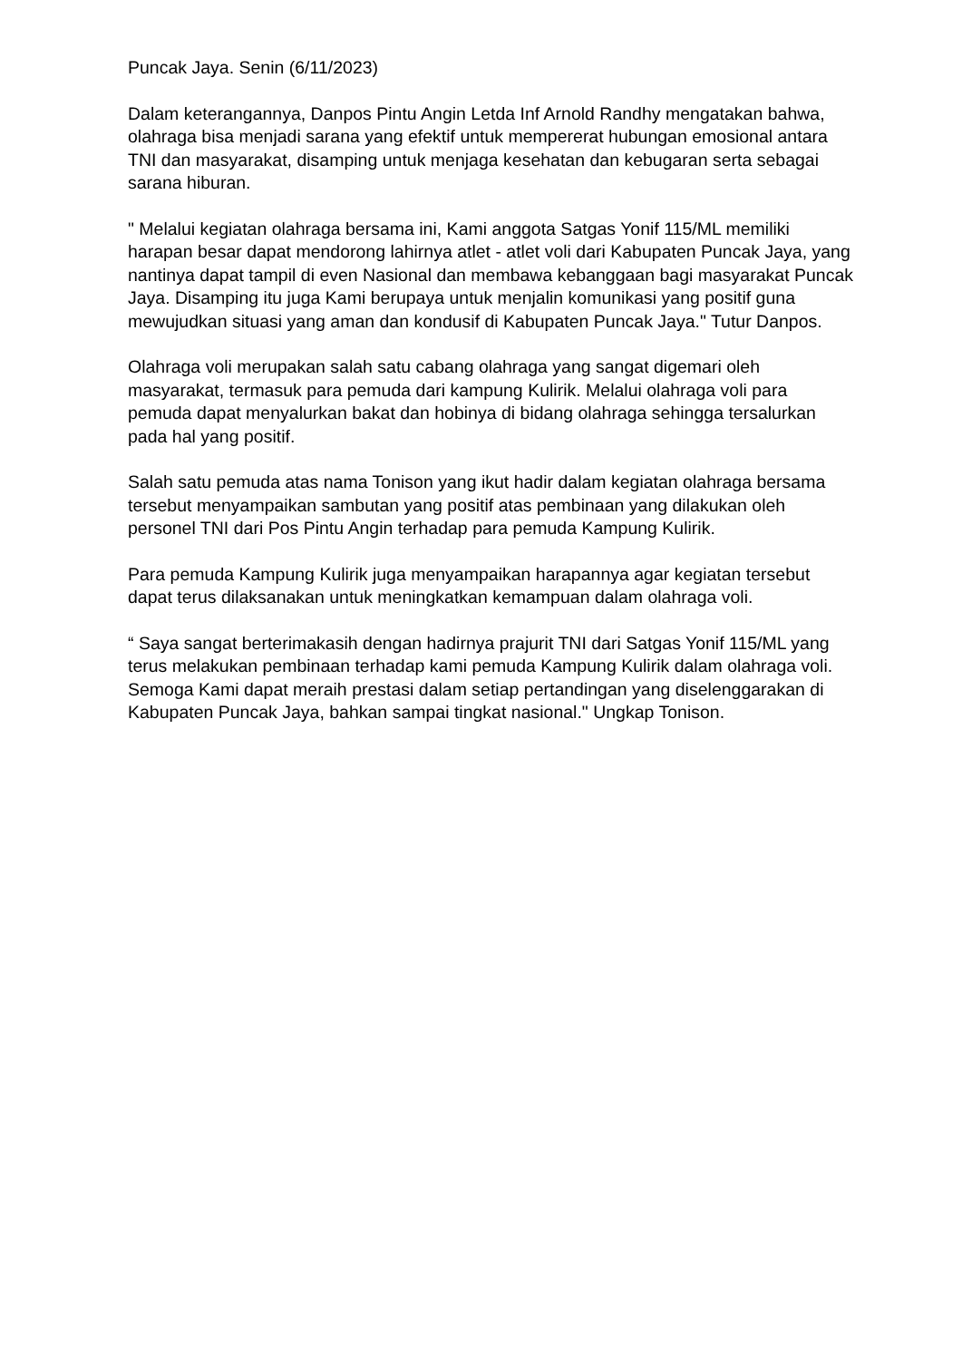Puncak Jaya. Senin (6/11/2023)
Dalam keterangannya, Danpos Pintu Angin Letda Inf Arnold Randhy mengatakan bahwa, olahraga bisa menjadi sarana yang efektif untuk mempererat hubungan emosional antara TNI dan masyarakat, disamping untuk menjaga kesehatan dan kebugaran serta sebagai sarana hiburan.
" Melalui kegiatan olahraga bersama ini, Kami anggota Satgas Yonif 115/ML memiliki harapan besar dapat mendorong lahirnya atlet - atlet voli dari Kabupaten Puncak Jaya, yang nantinya dapat tampil di even Nasional dan membawa kebanggaan bagi masyarakat Puncak Jaya. Disamping itu juga Kami berupaya untuk menjalin komunikasi yang positif guna mewujudkan situasi yang aman dan kondusif di Kabupaten Puncak Jaya." Tutur Danpos.
Olahraga voli merupakan salah satu cabang olahraga yang sangat digemari oleh masyarakat, termasuk para pemuda dari kampung Kulirik. Melalui olahraga voli para pemuda dapat menyalurkan bakat dan hobinya di bidang olahraga sehingga tersalurkan pada hal yang positif.
Salah satu pemuda atas nama Tonison yang ikut hadir dalam kegiatan olahraga bersama tersebut menyampaikan sambutan yang positif atas pembinaan yang dilakukan oleh personel TNI dari Pos Pintu Angin terhadap para pemuda Kampung Kulirik.
Para pemuda Kampung Kulirik juga menyampaikan harapannya agar kegiatan tersebut dapat terus dilaksanakan untuk meningkatkan kemampuan dalam olahraga voli.
“ Saya sangat berterimakasih dengan hadirnya prajurit TNI dari Satgas Yonif 115/ML yang terus melakukan pembinaan terhadap kami pemuda Kampung Kulirik dalam olahraga voli. Semoga Kami dapat meraih prestasi dalam setiap pertandingan yang diselenggarakan di Kabupaten Puncak Jaya, bahkan sampai tingkat nasional." Ungkap Tonison.